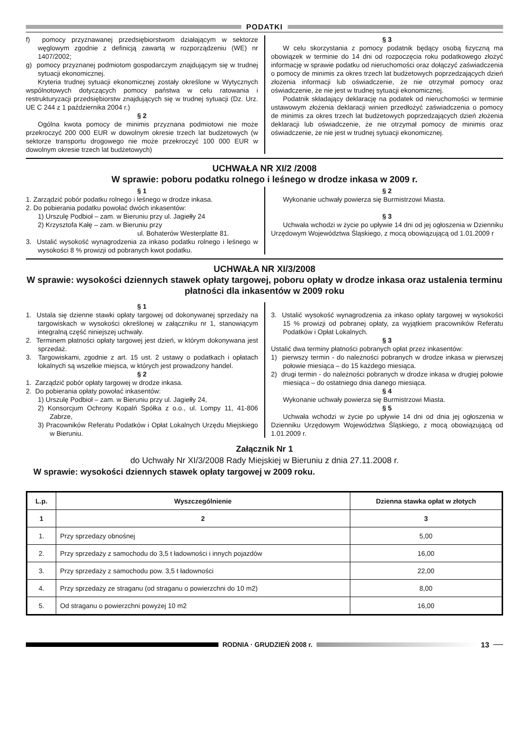PODATKI
f) pomocy przyznawanej przedsiębiorstwom działającym w sektorze węglowym zgodnie z definicją zawartą w rozporządzeniu (WE) nr 1407/2002;
g) pomocy przyznanej podmiotom gospodarczym znajdującym się w trudnej sytuacji ekonomicznej.
Kryteria trudnej sytuacji ekonomicznej zostały określone w Wytycznych wspólnotowych dotyczących pomocy państwa w celu ratowania i restrukturyzacji przedsiębiorstw znajdujących się w trudnej sytuacji (Dz. Urz. UE C 244 z 1 października 2004 r.)
§ 2
Ogólna kwota pomocy de minimis przyznana podmiotowi nie może przekroczyć 200 000 EUR w dowolnym okresie trzech lat budżetowych (w sektorze transportu drogowego nie może przekroczyć 100 000 EUR w dowolnym okresie trzech lat budżetowych)
§ 3
W celu skorzystania z pomocy podatnik będący osobą fizyczną ma obowiązek w terminie do 14 dni od rozpoczęcia roku podatkowego złożyć informację w sprawie podatku od nieruchomości oraz dołączyć zaświadczenia o pomocy de minimis za okres trzech lat budżetowych poprzedzających dzień złożenia informacji lub oświadczenie, że nie otrzymał pomocy oraz oświadczenie, że nie jest w trudnej sytuacji ekonomicznej.
Podatnik składający deklarację na podatek od nieruchomości w terminie ustawowym złożenia deklaracji winien przedłożyć zaświadczenia o pomocy de minimis za okres trzech lat budżetowych poprzedzających dzień złożenia deklaracji lub oświadczenie, że nie otrzymał pomocy de minimis oraz oświadczenie, że nie jest w trudnej sytuacji ekonomicznej.
UCHWAŁA NR XI/2 /2008
W sprawie: poboru podatku rolnego i leśnego w drodze inkasa w 2009 r.
§ 1
1. Zarządzić pobór podatku rolnego i leśnego w drodze inkasa.
2. Do pobierania podatku powołać dwóch inkasentów:
1) Urszulę Podbioł – zam. w Bieruniu przy ul. Jagiełły 24
2) Krzysztofa Kałę – zam. w Bieruniu przy
ul. Bohaterów Westerplatte 81.
3. Ustalić wysokość wynagrodzenia za inkaso podatku rolnego i leśnego w wysokości 8 % prowizji od pobranych kwot podatku.
§ 2
Wykonanie uchwały powierza się Burmistrzowi Miasta.
§ 3
Uchwała wchodzi w życie po upływie 14 dni od jej ogłoszenia w Dzienniku Urzędowym Województwa Śląskiego, z mocą obowiązującą od 1.01.2009 r
UCHWAŁA NR XI/3/2008
W sprawie: wysokości dziennych stawek opłaty targowej, poboru opłaty w drodze inkasa oraz ustalenia terminu płatności dla inkasentów w 2009 roku
§ 1
1. Ustala się dzienne stawki opłaty targowej od dokonywanej sprzedaży na targowiskach w wysokości określonej w załączniku nr 1, stanowiącym integralną część niniejszej uchwały.
2. Terminem płatności opłaty targowej jest dzień, w którym dokonywana jest sprzedaż.
3. Targowiskami, zgodnie z art. 15 ust. 2 ustawy o podatkach i opłatach lokalnych są wszelkie miejsca, w których jest prowadzony handel.
§ 2
1. Zarządzić pobór opłaty targowej w drodze inkasa.
2. Do pobierania opłaty powołać inkasentów:
1) Urszulę Podbioł – zam. w Bieruniu przy ul. Jagiełły 24,
2) Konsorcjum Ochrony Kopalń Spółka z o.o., ul. Lompy 11, 41-806 Zabrze,
3) Pracowników Referatu Podatków i Opłat Lokalnych Urzędu Miejskiego w Bieruniu.
3. Ustalić wysokość wynagrodzenia za inkaso opłaty targowej w wysokości 15 % prowizji od pobranej opłaty, za wyjątkiem pracowników Referatu Podatków i Opłat Lokalnych.
§ 3
Ustalić dwa terminy płatności pobranych opłat przez inkasentów:
1) pierwszy termin - do należności pobranych w drodze inkasa w pierwszej połowie miesiąca – do 15 każdego miesiąca.
2) drugi termin - do należności pobranych w drodze inkasa w drugiej połowie miesiąca – do ostatniego dnia danego miesiąca.
§ 4
Wykonanie uchwały powierza się Burmistrzowi Miasta.
§ 5
Uchwała wchodzi w życie po upływie 14 dni od dnia jej ogłoszenia w Dzienniku Urzędowym Województwa Śląskiego, z mocą obowiązującą od 1.01.2009 r.
Załącznik Nr 1
do Uchwały Nr XI/3/2008 Rady Miejskiej w Bieruniu z dnia 27.11.2008 r.
W sprawie: wysokości dziennych stawek opłaty targowej w 2009 roku.
| L.p. | Wyszczególnienie | Dzienna stawka opłat w złotych |
| --- | --- | --- |
| 1 | 2 | 3 |
| 1. | Przy sprzedazy obnośnej | 5,00 |
| 2. | Przy sprzedaży z samochodu do 3,5 t ładowności i innych pojazdów | 16,00 |
| 3. | Przy sprzedaży z samochodu pow. 3,5 t ładowności | 22,00 |
| 4. | Przy sprzedaży ze straganu (od straganu o powierzchni do 10 m2) | 8,00 |
| 5. | Od straganu o powierzchni powyżej 10 m2 | 16,00 |
RODNIA · GRUDZIEŃ 2008 r. 13